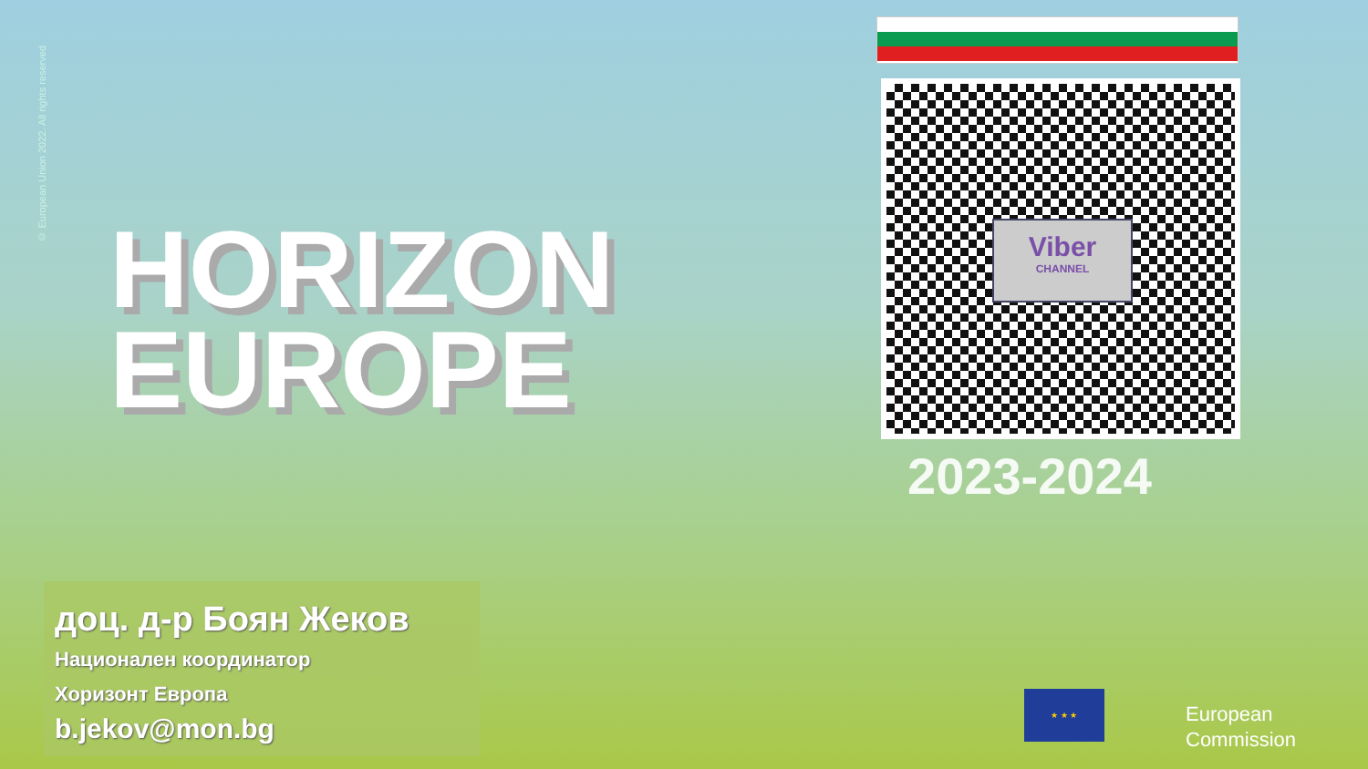© European Union 2022. All rights reserved
HORIZON
EUROPE
Viber
CHANNEL
2023-2024
доц. д-р Боян Жеков
Национален координатор
Хоризонт Европа
b.jekov@mon.bg
★ ★ ★
European
Commission